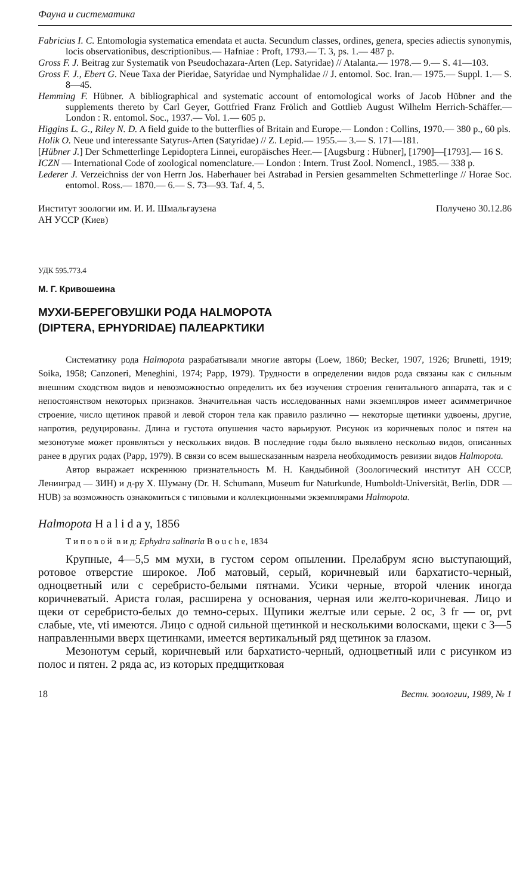Фауна и систематика
Fabricius I. C. Entomologia systematica emendata et aucta. Secundum classes, ordines, genera, species adiectis synonymis, locis observationibus, descriptionibus.— Hafniae : Proft, 1793.— T. 3, ps. 1.— 487 p.
Gross F. J. Beitrag zur Systematik von Pseudochazara-Arten (Lep. Satyridae) // Atalanta.— 1978.— 9.— S. 41—103.
Gross F. J., Ebert G. Neue Taxa der Pieridae, Satyridae und Nymphalidae // J. entomol. Soc. Iran.— 1975.— Suppl. 1.— S. 8—45.
Hemming F. Hübner. A bibliographical and systematic account of entomological works of Jacob Hübner and the supplements thereto by Carl Geyer, Gottfried Franz Frölich and Gottlieb August Wilhelm Herrich-Schäffer.— London : R. entomol. Soc., 1937.— Vol. 1.— 605 p.
Higgins L. G., Riley N. D. A field guide to the butterflies of Britain and Europe.— London : Collins, 1970.— 380 p., 60 pls.
Holik O. Neue und interessante Satyrus-Arten (Satyridae) // Z. Lepid.— 1955.— 3.— S. 171—181.
[Hübner J.] Der Schmetterlinge Lepidoptera Linnei, europäisches Heer.— [Augsburg : Hübner], [1790]—[1793].— 16 S.
ICZN — International Code of zoological nomenclature.— London : Intern. Trust Zool. Nomencl., 1985.— 338 p.
Lederer J. Verzeichniss der von Herrn Jos. Haberhauer bei Astrabad in Persien gesammelten Schmetterlinge // Horae Soc. entomol. Ross.— 1870.— 6.— S. 73—93. Taf. 4, 5.
Институт зоологии им. И. И. Шмальгаузена
АН УССР (Киев)
Получено 30.12.86
УДК 595.773.4
М. Г. Кривошеина
МУХИ-БЕРЕГОВУШКИ РОДА HALMOPOTA
(DIPTERA, EPHYDRIDAE) ПАЛЕАРКТИКИ
Систематику рода Halmopota разрабатывали многие авторы (Loew, 1860; Becker, 1907, 1926; Brunetti, 1919; Soika, 1958; Canzoneri, Meneghini, 1974; Papp, 1979). Трудности в определении видов рода связаны как с сильным внешним сходством видов и невозможностью определить их без изучения строения генитального аппарата, так и с непостоянством некоторых признаков. Значительная часть исследованных нами экземпляров имеет асимметричное строение, число щетинок правой и левой сторон тела как правило различно — некоторые щетинки удвоены, другие, напротив, редуцированы. Длина и густота опушения часто варьируют. Рисунок из коричневых полос и пятен на мезонотуме может проявляться у нескольких видов. В последние годы было выявлено несколько видов, описанных ранее в других родах (Papp, 1979). В связи со всем вышесказанным назрела необходимость ревизии видов Halmopota.
Автор выражает искреннюю признательность М. Н. Кандыбиной (Зоологический институт АН СССР, Ленинград — ЗИН) и д-ру Х. Шуману (Dr. H. Schumann, Museum fur Naturkunde, Humboldt-Universität, Berlin, DDR — HUB) за возможность ознакомиться с типовыми и коллекционными экземплярами Halmopota.
Halmopota H a l i d a y, 1856
Т и п о в о й в и д: Ephydra salinaria B o u c h e, 1834
Крупные, 4—5,5 мм мухи, в густом сером опылении. Прелабрум ясно выступающий, ротовое отверстие широкое. Лоб матовый, серый, коричневый или бархатисто-черный, одноцветный или с серебристо-белыми пятнами. Усики черные, второй членик иногда коричневатый. Ариста голая, расширена у основания, черная или желто-коричневая. Лицо и щеки от серебристо-белых до темно-серых. Щупики желтые или серые. 2 oc, 3 fr — or, pvt слабые, vte, vti имеются. Лицо с одной сильной щетинкой и несколькими волосками, щеки с 3—5 направленными вверх щетинками, имеется вертикальный ряд щетинок за глазом.
Мезонотум серый, коричневый или бархатисто-черный, одноцветный или с рисунком из полос и пятен. 2 ряда ac, из которых предщитковая
18 Вестн. зоологии, 1989, № 1